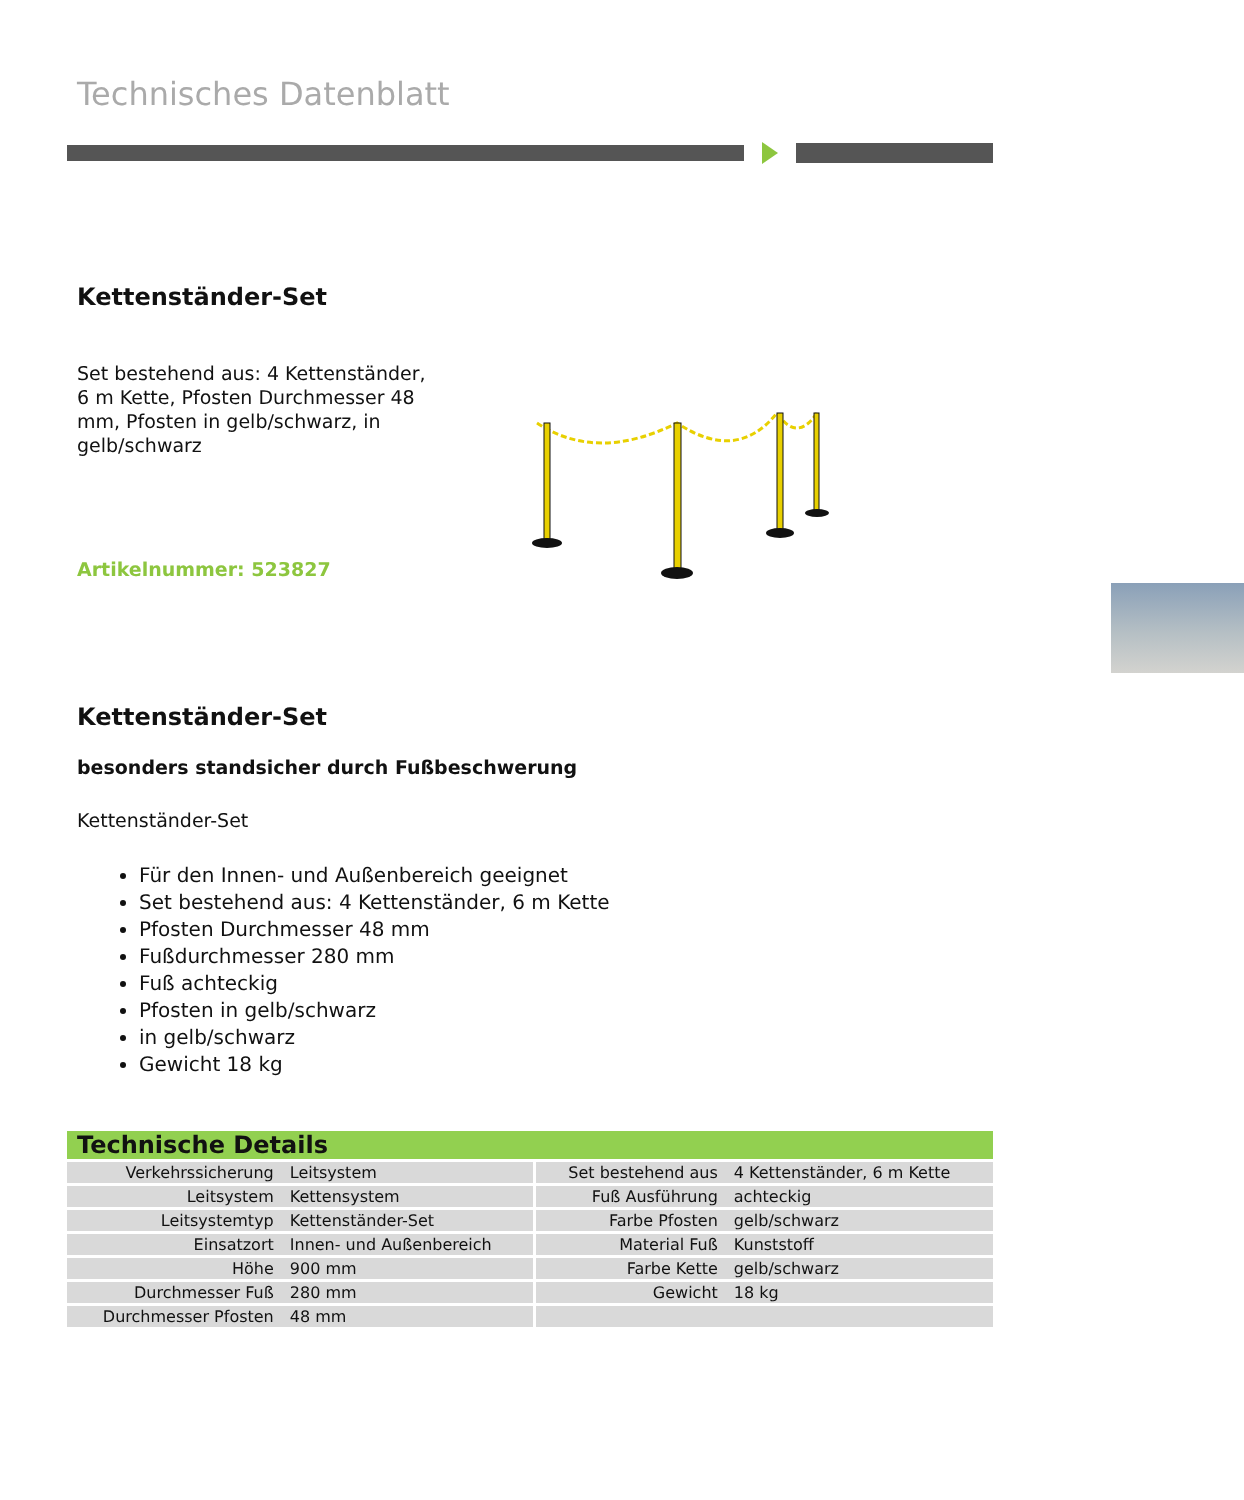Technisches Datenblatt
Kettenständer-Set
Set bestehend aus: 4 Kettenständer, 6 m Kette, Pfosten Durchmesser 48 mm, Pfosten in gelb/schwarz, in gelb/schwarz
Artikelnummer: 523827
Kettenständer-Set
besonders standsicher durch Fußbeschwerung
Kettenständer-Set
Für den Innen- und Außenbereich geeignet
Set bestehend aus: 4 Kettenständer, 6 m Kette
Pfosten Durchmesser 48 mm
Fußdurchmesser 280 mm
Fuß achteckig
Pfosten in gelb/schwarz
in gelb/schwarz
Gewicht 18 kg
| Technische Details | | | |
| --- | --- | --- | --- |
| Verkehrssicherung | Leitsystem | Set bestehend aus | 4 Kettenständer, 6 m Kette |
| Leitsystem | Kettensystem | Fuß Ausführung | achteckig |
| Leitsystemtyp | Kettenständer-Set | Farbe Pfosten | gelb/schwarz |
| Einsatzort | Innen- und Außenbereich | Material Fuß | Kunststoff |
| Höhe | 900 mm | Farbe Kette | gelb/schwarz |
| Durchmesser Fuß | 280 mm | Gewicht | 18 kg |
| Durchmesser Pfosten | 48 mm | | |